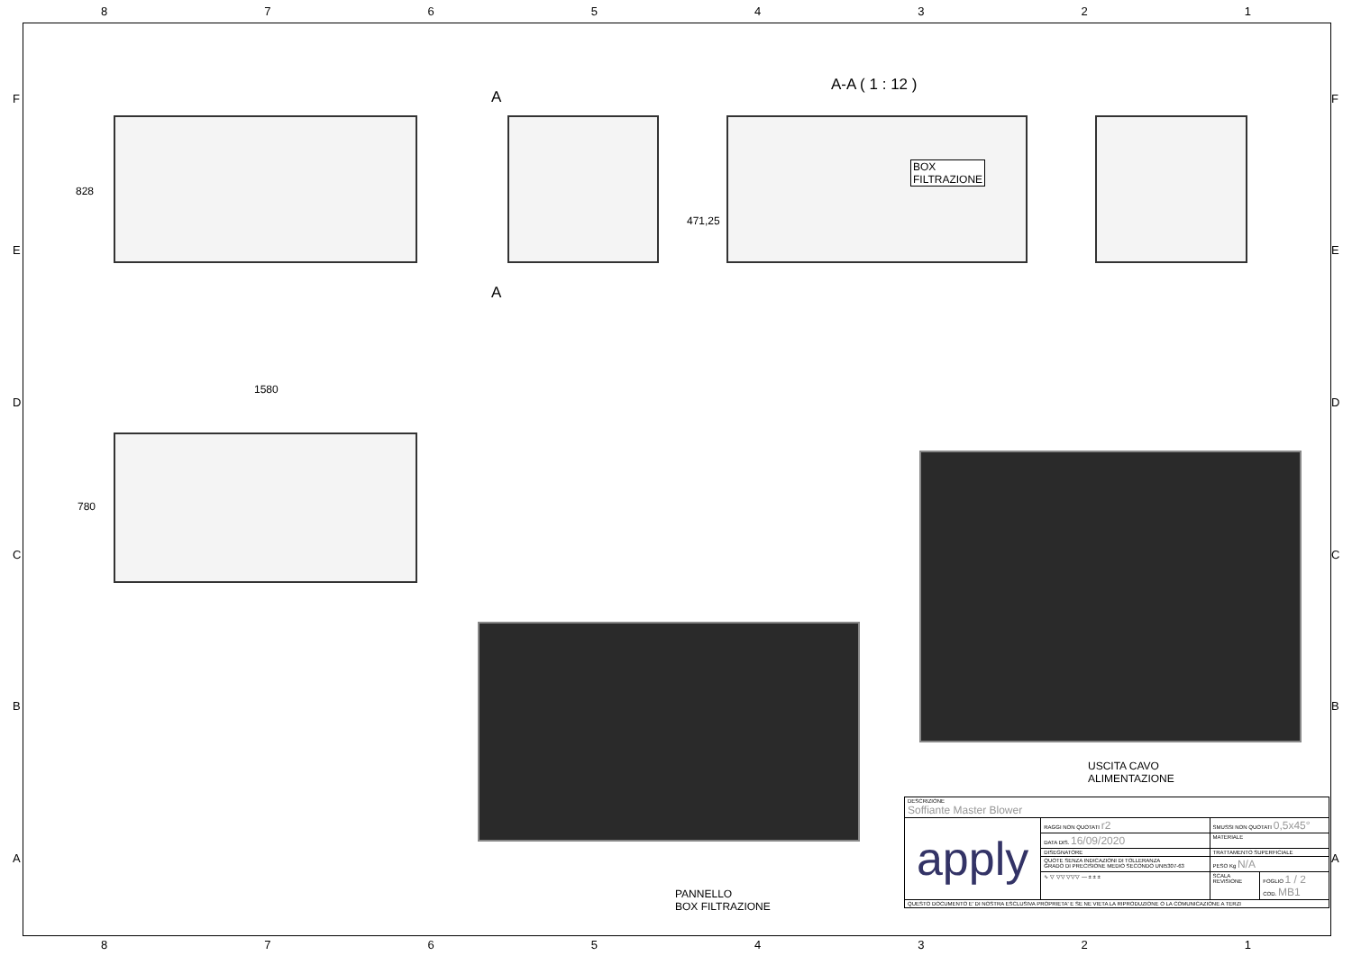87654321
FEDCBA FEDCBA
A-A ( 1 : 12 )
A
A
828
BOX
FILTRAZIONE
471,25
1580
780
USCITA CAVO
ALIMENTAZIONE
PANNELLO
BOX FILTRAZIONE
| DESCRIZIONE Soffiante Master Blower | | | |
| apply | RAGGI NON QUOTATI r2 | SMUSSI NON QUOTATI 0,5x45° | |
| | DATA DIS. 16/09/2020 | MATERIALE | |
| | DISEGNATORE | TRATTAMENTO SUPERFICIALE | |
| | QUOTE SENZA INDICAZIONI DI TOLLERANZA GRADO DI PRECISIONE MEDIO SECONDO UNI5307-63 | PESO Kg N/A | |
| | ∿ ▽ ▽▽ ▽▽▽ — ± ± ± | SCALA REVISIONE | FOGLIO 1 / 2 COD. MB1 |
| QUESTO DOCUMENTO E' DI NOSTRA ESCLUSIVA PROPRIETA' E SE NE VIETA LA RIPRODUZIONE O LA COMUNICAZIONE A TERZI | | | |
87654321